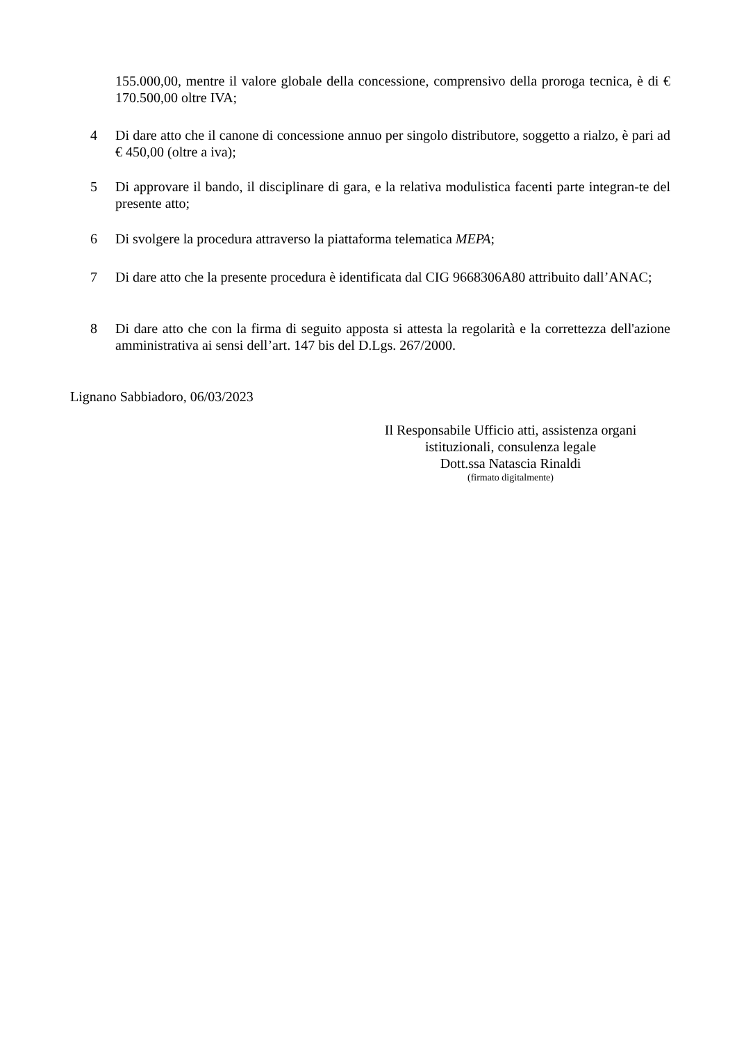155.000,00, mentre il valore globale della concessione, comprensivo della proroga tecnica, è di € 170.500,00 oltre IVA;
4 Di dare atto che il canone di concessione annuo per singolo distributore, soggetto a rialzo, è pari ad € 450,00 (oltre a iva);
5 Di approvare il bando, il disciplinare di gara, e la relativa modulistica facenti parte integran-te del presente atto;
6 Di svolgere la procedura attraverso la piattaforma telematica MEPA;
7 Di dare atto che la presente procedura è identificata dal CIG 9668306A80 attribuito dall’ANAC;
8 Di dare atto che con la firma di seguito apposta si attesta la regolarità e la correttezza dell'azione amministrativa ai sensi dell’art. 147 bis del D.Lgs. 267/2000.
Lignano Sabbiadoro, 06/03/2023
Il Responsabile Ufficio atti, assistenza organi istituzionali, consulenza legale
Dott.ssa Natascia Rinaldi
(firmato digitalmente)